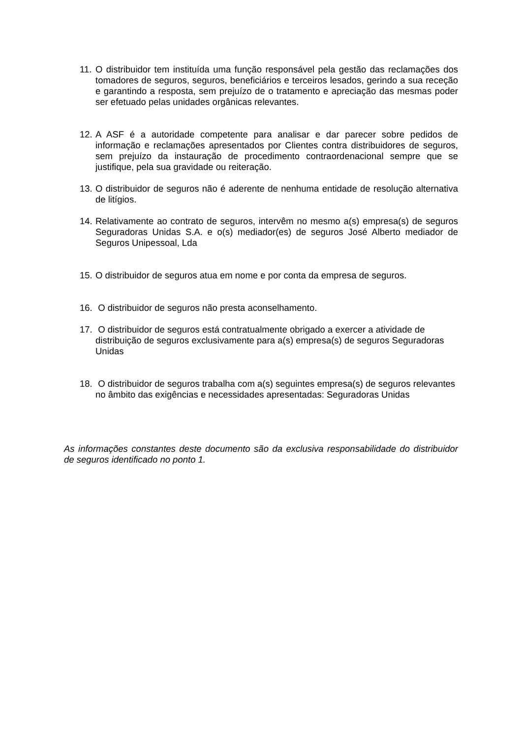11.
O distribuidor tem instituída uma função responsável pela gestão das reclamações dos tomadores de seguros, seguros, beneficiários e terceiros lesados, gerindo a sua receção e garantindo a resposta, sem prejuízo de o tratamento e apreciação das mesmas poder ser efetuado pelas unidades orgânicas relevantes.
12.
A ASF é a autoridade competente para analisar e dar parecer sobre pedidos de informação e reclamações apresentados por Clientes contra distribuidores de seguros, sem prejuízo da instauração de procedimento contraordenacional sempre que se justifique, pela sua gravidade ou reiteração.
13.
O distribuidor de seguros não é aderente de nenhuma entidade de resolução alternativa de litígios.
14.
Relativamente ao contrato de seguros, intervêm no mesmo a(s) empresa(s) de seguros Seguradoras Unidas S.A. e o(s) mediador(es) de seguros José Alberto mediador de Seguros Unipessoal, Lda
15.
O distribuidor de seguros atua em nome e por conta da empresa de seguros.
16.
O distribuidor de seguros não presta aconselhamento.
17.
O distribuidor de seguros está contratualmente obrigado a exercer a atividade de distribuição de seguros exclusivamente para a(s) empresa(s) de seguros Seguradoras Unidas
18.
O distribuidor de seguros trabalha com a(s) seguintes empresa(s) de seguros relevantes no âmbito das exigências e necessidades apresentadas: Seguradoras Unidas
As informações constantes deste documento são da exclusiva responsabilidade do distribuidor de seguros identificado no ponto 1.